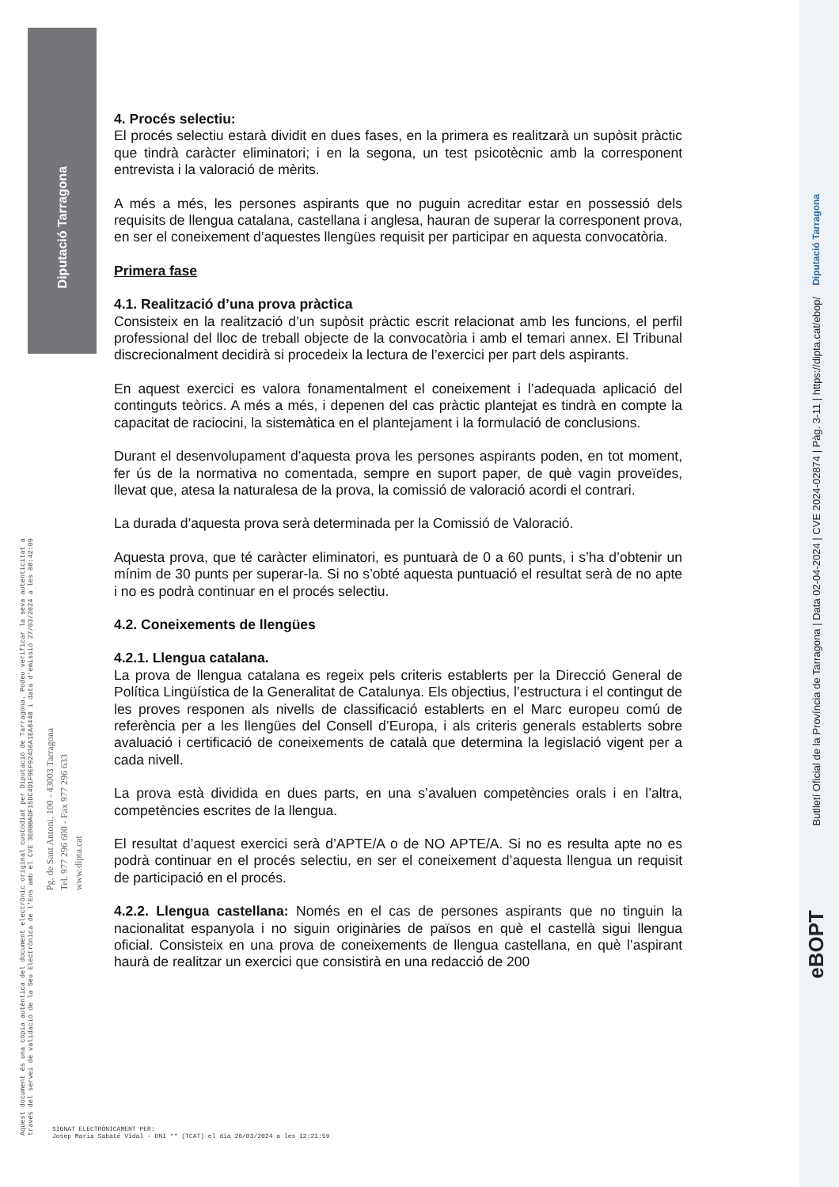Diputació Tarragona
Aquest document és una còpia autèntica del document electrònic original custodiat per Diputació de Tarragona. Podeu verificar la seva autenticitat a
través del servei de validació de la Seu Electrònica de l'Ens amb el CVE 3E0BBADF15DC4D1F9EF92436A1EA8448 i data d'emissió 27/03/2024 a les 08:42:09
Pg. de Sant Antoni, 100 - 43003 Tarragona
Tel. 977 296 600 - Fax 977 296 633
www.dipta.cat
Diputació Tarragona
Butlletí Oficial de la Província de Tarragona | Data 02-04-2024 | CVE 2024-02874 | Pàg. 3-11 | https://dipta.cat/ebop/
eBOPT
4. Procés selectiu:
El procés selectiu estarà dividit en dues fases, en la primera es realitzarà un supòsit pràctic que tindrà caràcter eliminatori; i en la segona, un test psicotècnic amb la corresponent entrevista i la valoració de mèrits.
A més a més, les persones aspirants que no puguin acreditar estar en possessió dels requisits de llengua catalana, castellana i anglesa, hauran de superar la corresponent prova, en ser el coneixement d’aquestes llengües requisit per participar en aquesta convocatòria.
Primera fase
4.1. Realització d’una prova pràctica
Consisteix en la realització d’un supòsit pràctic escrit relacionat amb les funcions, el perfil professional del lloc de treball objecte de la convocatòria i amb el temari annex. El Tribunal discrecionalment decidirà si procedeix la lectura de l’exercici per part dels aspirants.
En aquest exercici es valora fonamentalment el coneixement i l’adequada aplicació del continguts teòrics. A més a més, i depenen del cas pràctic plantejat es tindrà en compte la capacitat de raciocini, la sistemàtica en el plantejament i la formulació de conclusions.
Durant el desenvolupament d’aquesta prova les persones aspirants poden, en tot moment, fer ús de la normativa no comentada, sempre en suport paper, de què vagin proveïdes, llevat que, atesa la naturalesa de la prova, la comissió de valoració acordi el contrari.
La durada d’aquesta prova serà determinada per la Comissió de Valoració.
Aquesta prova, que té caràcter eliminatori, es puntuarà de 0 a 60 punts, i s’ha d’obtenir un mínim de 30 punts per superar-la. Si no s’obté aquesta puntuació el resultat serà de no apte i no es podrà continuar en el procés selectiu.
4.2. Coneixements de llengües
4.2.1. Llengua catalana.
La prova de llengua catalana es regeix pels criteris establerts per la Direcció General de Política Lingüística de la Generalitat de Catalunya. Els objectius, l’estructura i el contingut de les proves responen als nivells de classificació establerts en el Marc europeu comú de referència per a les llengües del Consell d’Europa, i als criteris generals establerts sobre avaluació i certificació de coneixements de català que determina la legislació vigent per a cada nivell.
La prova està dividida en dues parts, en una s’avaluen competències orals i en l’altra, competències escrites de la llengua.
El resultat d’aquest exercici serà d’APTE/A o de NO APTE/A. Si no es resulta apte no es podrà continuar en el procés selectiu, en ser el coneixement d’aquesta llengua un requisit de participació en el procés.
4.2.2. Llengua castellana: Només en el cas de persones aspirants que no tinguin la nacionalitat espanyola i no siguin originàries de països en què el castellà sigui llengua oficial. Consisteix en una prova de coneixements de llengua castellana, en què l’aspirant haurà de realitzar un exercici que consistirà en una redacció de 200
SIGNAT ELECTRÒNICAMENT PER:
Josep Maria Sabaté Vidal - DNI ** (TCAT) el dia 26/03/2024 a les 12:21:59